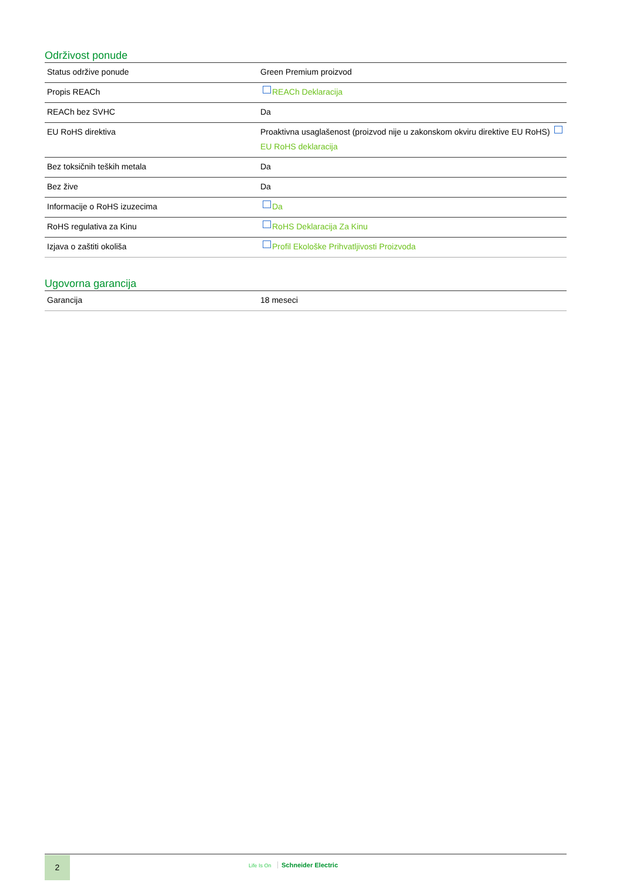Održivost ponude
| Status održive ponude | Green Premium proizvod |
| Propis REACh | REACh Deklaracija |
| REACh bez SVHC | Da |
| EU RoHS direktiva | Proaktivna usaglašenost (proizvod nije u zakonskom okviru direktive EU RoHS) EU RoHS deklaracija |
| Bez toksičnih teških metala | Da |
| Bez žive | Da |
| Informacije o RoHS izuzecima | Da |
| RoHS regulativa za Kinu | RoHS Deklaracija Za Kinu |
| Izjava o zaštiti okoliša | Profil Ekološke Prihvatljivosti Proizvoda |
Ugovorna garancija
| Garancija | 18 meseci |
2 Life Is On Schneider Electric